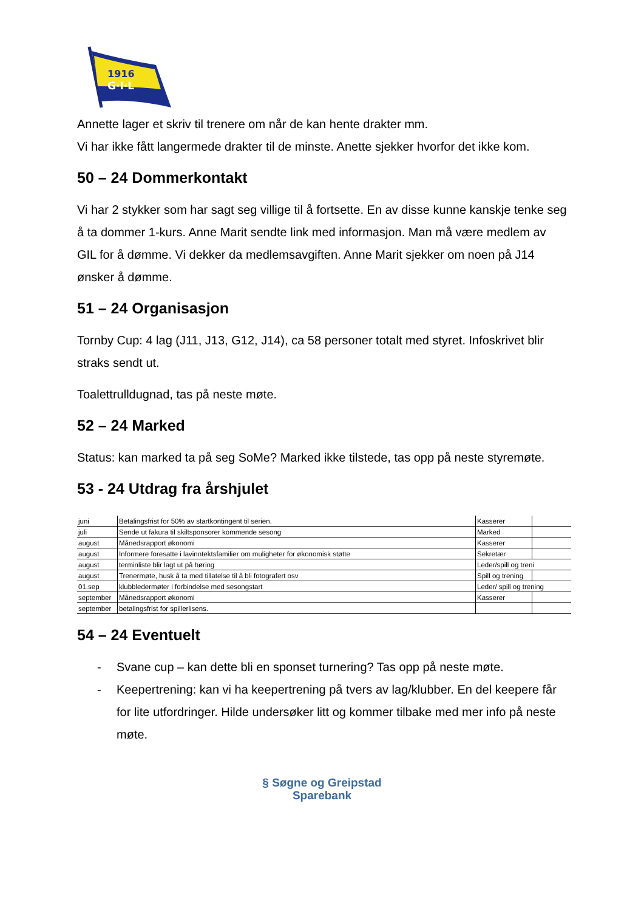1916
G·I·L
Annette lager et skriv til trenere om når de kan hente drakter mm.
Vi har ikke fått langermede drakter til de minste. Anette sjekker hvorfor det ikke kom.
50 – 24 Dommerkontakt
Vi har 2 stykker som har sagt seg villige til å fortsette. En av disse kunne kanskje tenke seg å ta dommer 1-kurs. Anne Marit sendte link med informasjon. Man må være medlem av GIL for å dømme. Vi dekker da medlemsavgiften. Anne Marit sjekker om noen på J14 ønsker å dømme.
51 – 24 Organisasjon
Tornby Cup: 4 lag (J11, J13, G12, J14), ca 58 personer totalt med styret. Infoskrivet blir straks sendt ut.
Toalettrulldugnad, tas på neste møte.
52 – 24 Marked
Status: kan marked ta på seg SoMe? Marked ikke tilstede, tas opp på neste styremøte.
53 - 24 Utdrag fra årshjulet
| juni | Betalingsfrist for 50% av startkontingent til serien. | Kasserer | |
| juli | Sende ut fakura til skiltsponsorer kommende sesong | Marked | |
| august | Månedsrapport økonomi | Kasserer | |
| august | Informere foresatte i lavinntektsfamilier om muligheter for økonomisk støtte | Sekretær | |
| august | terminliste blir lagt ut på høring | Leder/spill og treni | |
| august | Trenermøte, husk å ta med tillatelse til å bli fotografert osv | Spill og trening | |
| 01.sep | klubbledermøter i forbindelse med sesongstart | Leder/ spill og trening | |
| september | Månedsrapport økonomi | Kasserer | |
| september | betalingsfrist for spillerlisens. | | |
54 – 24 Eventuelt
- Svane cup – kan dette bli en sponset turnering? Tas opp på neste møte.
- Keepertrening: kan vi ha keepertrening på tvers av lag/klubber. En del keepere får for lite utfordringer. Hilde undersøker litt og kommer tilbake med mer info på neste møte.
§ Søgne og Greipstad
Sparebank